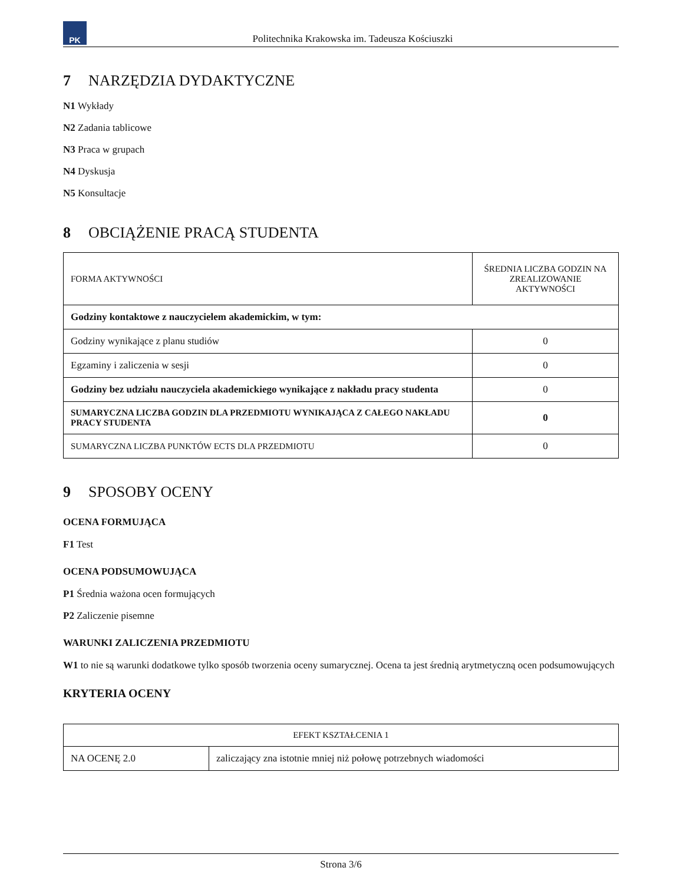PK
Politechnika Krakowska im. Tadeusza Kościuszki
7 NARZĘDZIA DYDAKTYCZNE
N1 Wykłady
N2 Zadania tablicowe
N3 Praca w grupach
N4 Dyskusja
N5 Konsultacje
8 OBCIĄŻENIE PRACĄ STUDENTA
| FORMA AKTYWNOŚCI | ŚREDNIA LICZBA GODZIN NA ZREALIZOWANIE AKTYWNOŚCI |
| Godziny kontaktowe z nauczycielem akademickim, w tym: | |
| Godziny wynikające z planu studiów | 0 |
| Egzaminy i zaliczenia w sesji | 0 |
| Godziny bez udziału nauczyciela akademickiego wynikające z nakładu pracy studenta | 0 |
| SUMARYCZNA LICZBA GODZIN DLA PRZEDMIOTU WYNIKAJĄCA Z CAŁEGO NAKŁADU PRACY STUDENTA | 0 |
| SUMARYCZNA LICZBA PUNKTÓW ECTS DLA PRZEDMIOTU | 0 |
9 SPOSOBY OCENY
OCENA FORMUJĄCA
F1 Test
OCENA PODSUMOWUJĄCA
P1 Średnia ważona ocen formujących
P2 Zaliczenie pisemne
WARUNKI ZALICZENIA PRZEDMIOTU
W1 to nie są warunki dodatkowe tylko sposób tworzenia oceny sumarycznej. Ocena ta jest średnią arytmetyczną ocen podsumowujących
KRYTERIA OCENY
| EFEKT KSZTAŁCENIA 1 | |
| NA OCENĘ 2.0 | zaliczający zna istotnie mniej niż połowę potrzebnych wiadomości |
Strona 3/6